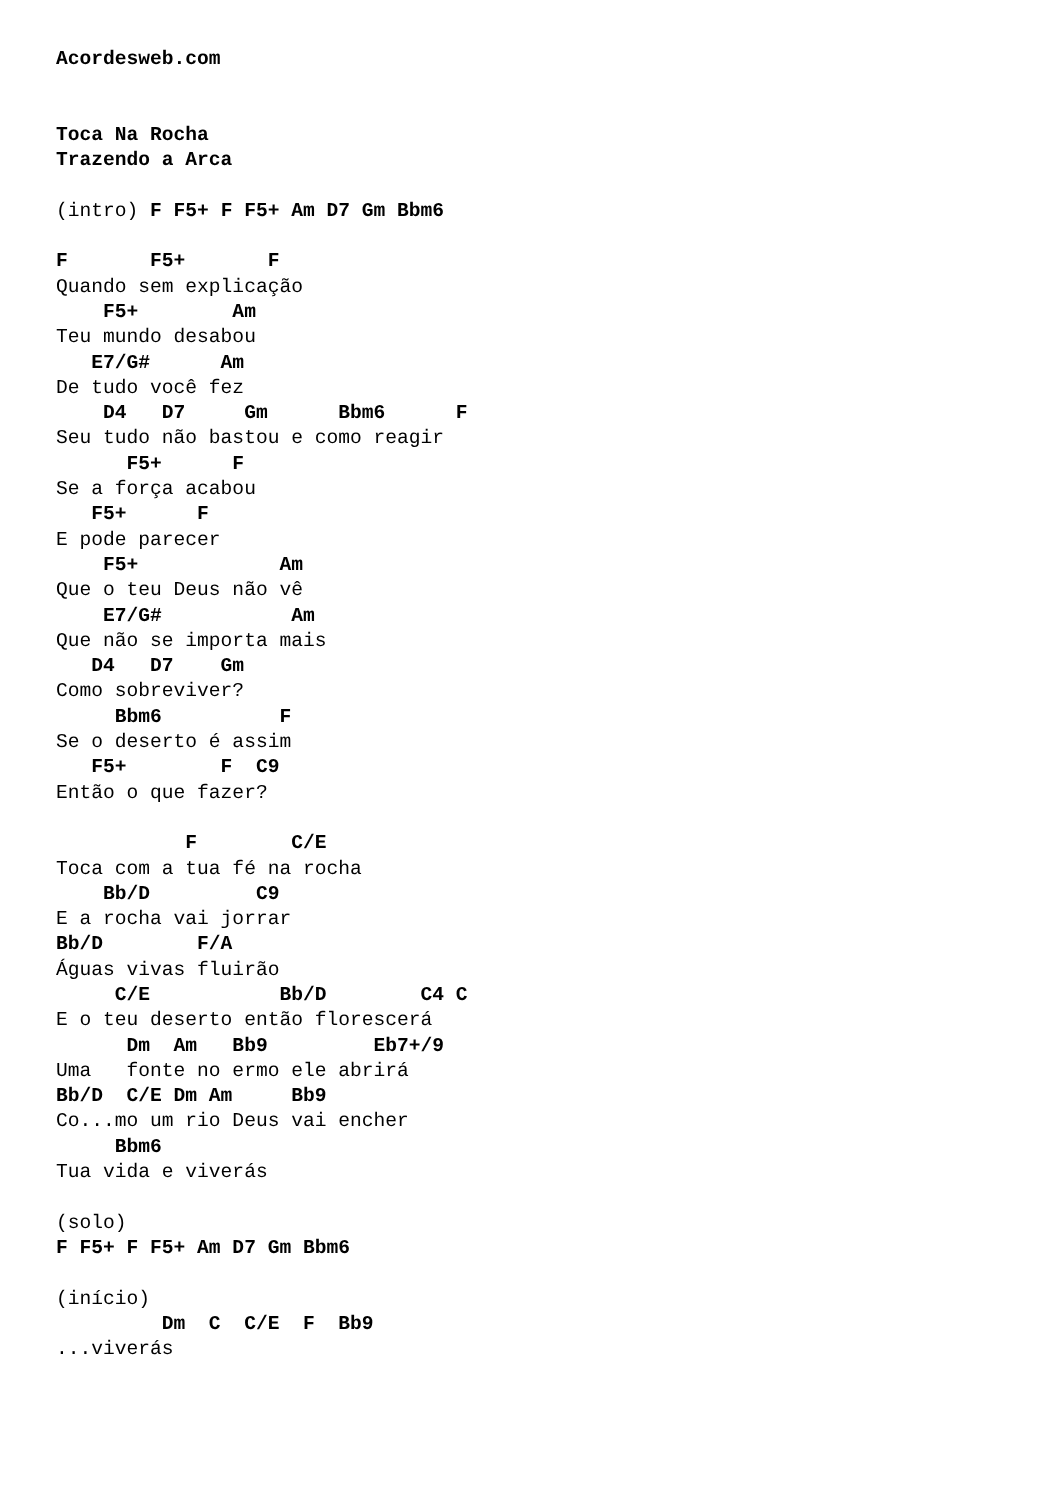Acordesweb.com


Toca Na Rocha
Trazendo a Arca

(intro) F F5+ F F5+ Am D7 Gm Bbm6

F       F5+       F
Quando sem explicação
    F5+        Am
Teu mundo desabou
   E7/G#      Am
De tudo você fez
    D4   D7     Gm      Bbm6      F
Seu tudo não bastou e como reagir
      F5+      F
Se a força acabou
   F5+      F
E pode parecer
    F5+            Am
Que o teu Deus não vê
    E7/G#           Am
Que não se importa mais
   D4   D7    Gm
Como sobreviver?
     Bbm6          F
Se o deserto é assim
   F5+        F  C9
Então o que fazer?

           F        C/E
Toca com a tua fé na rocha
    Bb/D         C9
E a rocha vai jorrar
Bb/D        F/A
Águas vivas fluirão
     C/E           Bb/D        C4 C
E o teu deserto então florescerá
      Dm  Am   Bb9         Eb7+/9
Uma   fonte no ermo ele abrirá
Bb/D  C/E Dm Am     Bb9
Co...mo um rio Deus vai encher
     Bbm6
Tua vida e viverás

(solo)
F F5+ F F5+ Am D7 Gm Bbm6

(início)
         Dm  C  C/E  F  Bb9
...viverás